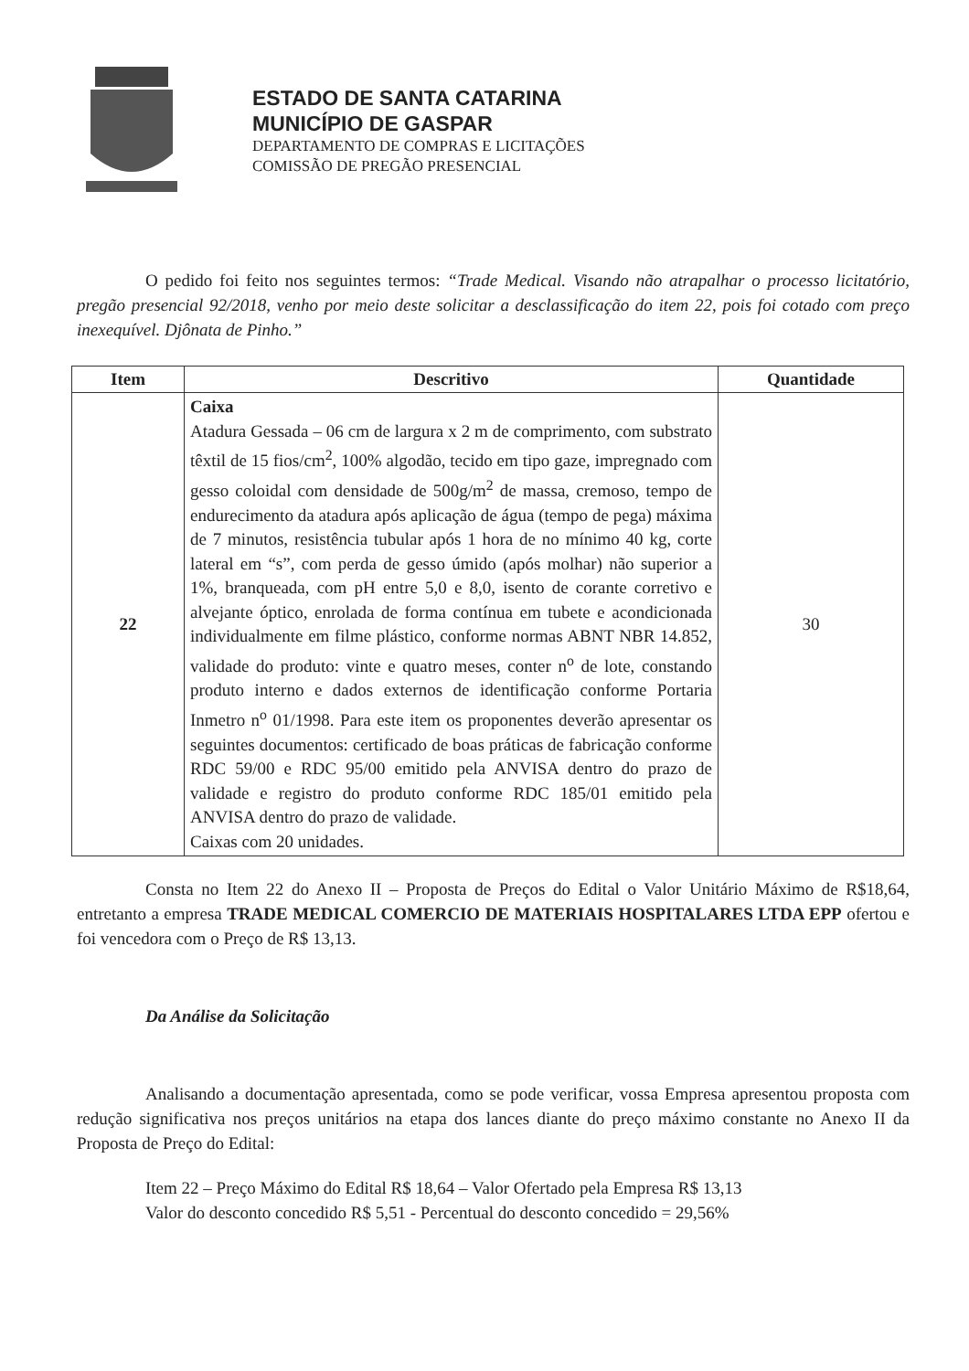ESTADO DE SANTA CATARINA
MUNICÍPIO DE GASPAR
DEPARTAMENTO DE COMPRAS E LICITAÇÕES
COMISSÃO DE PREGÃO PRESENCIAL
O pedido foi feito nos seguintes termos: “Trade Medical. Visando não atrapalhar o processo licitatório, pregão presencial 92/2018, venho por meio deste solicitar a desclassificação do item 22, pois foi cotado com preço inexequível. Djônata de Pinho.”
| Item | Descritivo | Quantidade |
| --- | --- | --- |
| 22 | Caixa Atadura Gessada – 06 cm de largura x 2 m de comprimento, com substrato têxtil de 15 fios/cm<sup>2</sup>, 100% algodão, tecido em tipo gaze, impregnado com gesso coloidal com densidade de 500g/m<sup>2</sup> de massa, cremoso, tempo de endurecimento da atadura após aplicação de água (tempo de pega) máxima de 7 minutos, resistência tubular após 1 hora de no mínimo 40 kg, corte lateral em “s”, com perda de gesso úmido (após molhar) não superior a 1%, branqueada, com pH entre 5,0 e 8,0, isento de corante corretivo e alvejante óptico, enrolada de forma contínua em tubete e acondicionada individualmente em filme plástico, conforme normas ABNT NBR 14.852, validade do produto: vinte e quatro meses, conter n<sup>o</sup> de lote, constando produto interno e dados externos de identificação conforme Portaria Inmetro n<sup>o</sup> 01/1998. Para este item os proponentes deverão apresentar os seguintes documentos: certificado de boas práticas de fabricação conforme RDC 59/00 e RDC 95/00 emitido pela ANVISA dentro do prazo de validade e registro do produto conforme RDC 185/01 emitido pela ANVISA dentro do prazo de validade. Caixas com 20 unidades. | 30 |
Consta no Item 22 do Anexo II – Proposta de Preços do Edital o Valor Unitário Máximo de R$18,64, entretanto a empresa TRADE MEDICAL COMERCIO DE MATERIAIS HOSPITALARES LTDA EPP ofertou e foi vencedora com o Preço de R$ 13,13.
Da Análise da Solicitação
Analisando a documentação apresentada, como se pode verificar, vossa Empresa apresentou proposta com redução significativa nos preços unitários na etapa dos lances diante do preço máximo constante no Anexo II da Proposta de Preço do Edital:
Item 22 – Preço Máximo do Edital R$ 18,64 – Valor Ofertado pela Empresa R$ 13,13
Valor do desconto concedido R$ 5,51 - Percentual do desconto concedido = 29,56%